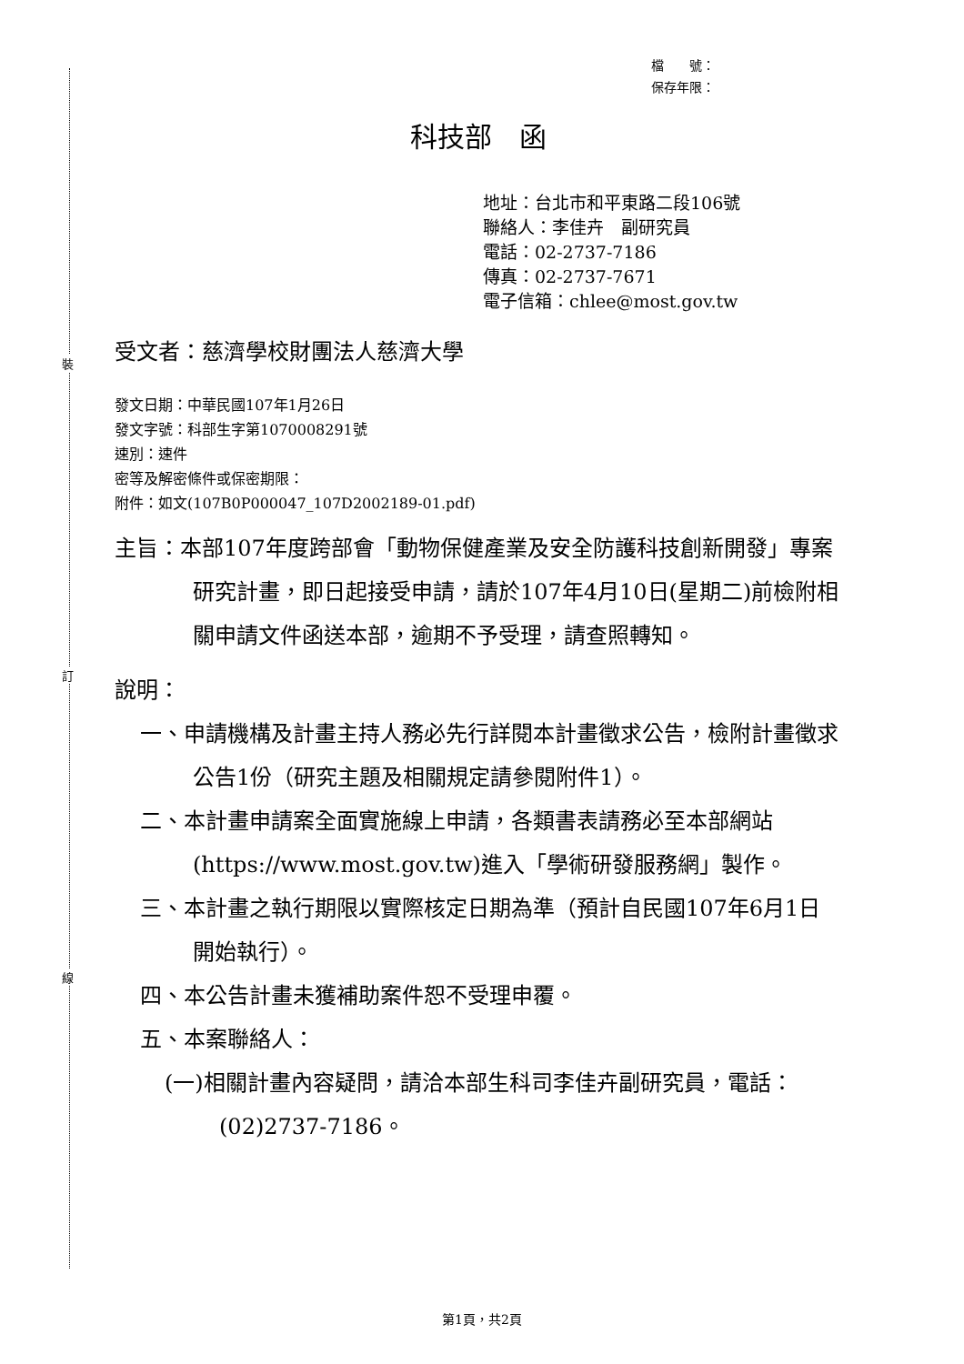裝
訂
線
檔　　號：
保存年限：
科技部　函
地址：台北市和平東路二段106號
聯絡人：李佳卉　副研究員
電話：02-2737-7186
傳真：02-2737-7671
電子信箱：chlee@most.gov.tw
受文者：慈濟學校財團法人慈濟大學
發文日期：中華民國107年1月26日
發文字號：科部生字第1070008291號
速別：速件
密等及解密條件或保密期限：
附件：如文(107B0P000047_107D2002189-01.pdf)
主旨：本部107年度跨部會「動物保健產業及安全防護科技創新開發」專案研究計畫，即日起接受申請，請於107年4月10日(星期二)前檢附相關申請文件函送本部，逾期不予受理，請查照轉知。
說明：
一、申請機構及計畫主持人務必先行詳閱本計畫徵求公告，檢附計畫徵求公告1份（研究主題及相關規定請參閱附件1）。
二、本計畫申請案全面實施線上申請，各類書表請務必至本部網站(https://www.most.gov.tw)進入「學術研發服務網」製作。
三、本計畫之執行期限以實際核定日期為準（預計自民國107年6月1日開始執行）。
四、本公告計畫未獲補助案件恕不受理申覆。
五、本案聯絡人：
(一)相關計畫內容疑問，請洽本部生科司李佳卉副研究員，電話：(02)2737-7186。
第1頁，共2頁